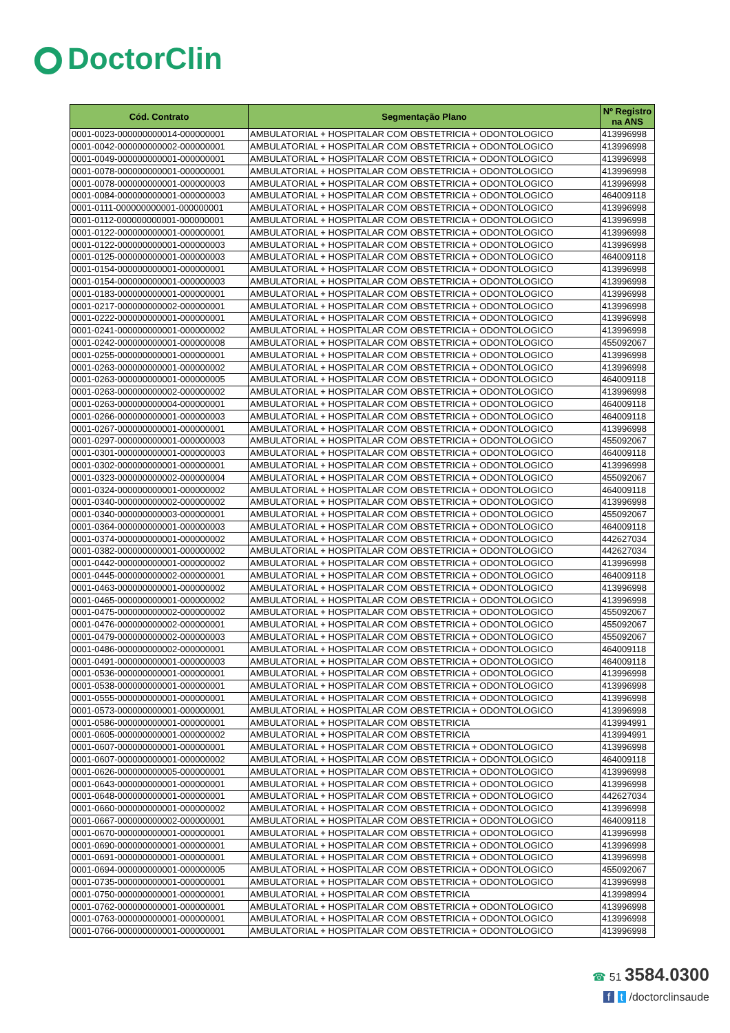DoctorClin
| Cód. Contrato | Segmentação Plano | Nº Registro na ANS |
| --- | --- | --- |
| 0001-0023-000000000014-000000001 | AMBULATORIAL + HOSPITALAR COM OBSTETRICIA + ODONTOLOGICO | 413996998 |
| 0001-0042-000000000002-000000001 | AMBULATORIAL + HOSPITALAR COM OBSTETRICIA + ODONTOLOGICO | 413996998 |
| 0001-0049-000000000001-000000001 | AMBULATORIAL + HOSPITALAR COM OBSTETRICIA + ODONTOLOGICO | 413996998 |
| 0001-0078-000000000001-000000001 | AMBULATORIAL + HOSPITALAR COM OBSTETRICIA + ODONTOLOGICO | 413996998 |
| 0001-0078-000000000001-000000003 | AMBULATORIAL + HOSPITALAR COM OBSTETRICIA + ODONTOLOGICO | 413996998 |
| 0001-0084-000000000001-000000003 | AMBULATORIAL + HOSPITALAR COM OBSTETRICIA + ODONTOLOGICO | 464009118 |
| 0001-0111-000000000001-000000001 | AMBULATORIAL + HOSPITALAR COM OBSTETRICIA + ODONTOLOGICO | 413996998 |
| 0001-0112-000000000001-000000001 | AMBULATORIAL + HOSPITALAR COM OBSTETRICIA + ODONTOLOGICO | 413996998 |
| 0001-0122-000000000001-000000001 | AMBULATORIAL + HOSPITALAR COM OBSTETRICIA + ODONTOLOGICO | 413996998 |
| 0001-0122-000000000001-000000003 | AMBULATORIAL + HOSPITALAR COM OBSTETRICIA + ODONTOLOGICO | 413996998 |
| 0001-0125-000000000001-000000003 | AMBULATORIAL + HOSPITALAR COM OBSTETRICIA + ODONTOLOGICO | 464009118 |
| 0001-0154-000000000001-000000001 | AMBULATORIAL + HOSPITALAR COM OBSTETRICIA + ODONTOLOGICO | 413996998 |
| 0001-0154-000000000001-000000003 | AMBULATORIAL + HOSPITALAR COM OBSTETRICIA + ODONTOLOGICO | 413996998 |
| 0001-0183-000000000001-000000001 | AMBULATORIAL + HOSPITALAR COM OBSTETRICIA + ODONTOLOGICO | 413996998 |
| 0001-0217-000000000002-000000001 | AMBULATORIAL + HOSPITALAR COM OBSTETRICIA + ODONTOLOGICO | 413996998 |
| 0001-0222-000000000001-000000001 | AMBULATORIAL + HOSPITALAR COM OBSTETRICIA + ODONTOLOGICO | 413996998 |
| 0001-0241-000000000001-000000002 | AMBULATORIAL + HOSPITALAR COM OBSTETRICIA + ODONTOLOGICO | 413996998 |
| 0001-0242-000000000001-000000008 | AMBULATORIAL + HOSPITALAR COM OBSTETRICIA + ODONTOLOGICO | 455092067 |
| 0001-0255-000000000001-000000001 | AMBULATORIAL + HOSPITALAR COM OBSTETRICIA + ODONTOLOGICO | 413996998 |
| 0001-0263-000000000001-000000002 | AMBULATORIAL + HOSPITALAR COM OBSTETRICIA + ODONTOLOGICO | 413996998 |
| 0001-0263-000000000001-000000005 | AMBULATORIAL + HOSPITALAR COM OBSTETRICIA + ODONTOLOGICO | 464009118 |
| 0001-0263-000000000002-000000002 | AMBULATORIAL + HOSPITALAR COM OBSTETRICIA + ODONTOLOGICO | 413996998 |
| 0001-0263-000000000004-000000001 | AMBULATORIAL + HOSPITALAR COM OBSTETRICIA + ODONTOLOGICO | 464009118 |
| 0001-0266-000000000001-000000003 | AMBULATORIAL + HOSPITALAR COM OBSTETRICIA + ODONTOLOGICO | 464009118 |
| 0001-0267-000000000001-000000001 | AMBULATORIAL + HOSPITALAR COM OBSTETRICIA + ODONTOLOGICO | 413996998 |
| 0001-0297-000000000001-000000003 | AMBULATORIAL + HOSPITALAR COM OBSTETRICIA + ODONTOLOGICO | 455092067 |
| 0001-0301-000000000001-000000003 | AMBULATORIAL + HOSPITALAR COM OBSTETRICIA + ODONTOLOGICO | 464009118 |
| 0001-0302-000000000001-000000001 | AMBULATORIAL + HOSPITALAR COM OBSTETRICIA + ODONTOLOGICO | 413996998 |
| 0001-0323-000000000002-000000004 | AMBULATORIAL + HOSPITALAR COM OBSTETRICIA + ODONTOLOGICO | 455092067 |
| 0001-0324-000000000001-000000002 | AMBULATORIAL + HOSPITALAR COM OBSTETRICIA + ODONTOLOGICO | 464009118 |
| 0001-0340-000000000002-000000002 | AMBULATORIAL + HOSPITALAR COM OBSTETRICIA + ODONTOLOGICO | 413996998 |
| 0001-0340-000000000003-000000001 | AMBULATORIAL + HOSPITALAR COM OBSTETRICIA + ODONTOLOGICO | 455092067 |
| 0001-0364-000000000001-000000003 | AMBULATORIAL + HOSPITALAR COM OBSTETRICIA + ODONTOLOGICO | 464009118 |
| 0001-0374-000000000001-000000002 | AMBULATORIAL + HOSPITALAR COM OBSTETRICIA + ODONTOLOGICO | 442627034 |
| 0001-0382-000000000001-000000002 | AMBULATORIAL + HOSPITALAR COM OBSTETRICIA + ODONTOLOGICO | 442627034 |
| 0001-0442-000000000001-000000002 | AMBULATORIAL + HOSPITALAR COM OBSTETRICIA + ODONTOLOGICO | 413996998 |
| 0001-0445-000000000002-000000001 | AMBULATORIAL + HOSPITALAR COM OBSTETRICIA + ODONTOLOGICO | 464009118 |
| 0001-0463-000000000001-000000002 | AMBULATORIAL + HOSPITALAR COM OBSTETRICIA + ODONTOLOGICO | 413996998 |
| 0001-0465-000000000001-000000002 | AMBULATORIAL + HOSPITALAR COM OBSTETRICIA + ODONTOLOGICO | 413996998 |
| 0001-0475-000000000002-000000002 | AMBULATORIAL + HOSPITALAR COM OBSTETRICIA + ODONTOLOGICO | 455092067 |
| 0001-0476-000000000002-000000001 | AMBULATORIAL + HOSPITALAR COM OBSTETRICIA + ODONTOLOGICO | 455092067 |
| 0001-0479-000000000002-000000003 | AMBULATORIAL + HOSPITALAR COM OBSTETRICIA + ODONTOLOGICO | 455092067 |
| 0001-0486-000000000002-000000001 | AMBULATORIAL + HOSPITALAR COM OBSTETRICIA + ODONTOLOGICO | 464009118 |
| 0001-0491-000000000001-000000003 | AMBULATORIAL + HOSPITALAR COM OBSTETRICIA + ODONTOLOGICO | 464009118 |
| 0001-0536-000000000001-000000001 | AMBULATORIAL + HOSPITALAR COM OBSTETRICIA + ODONTOLOGICO | 413996998 |
| 0001-0538-000000000001-000000001 | AMBULATORIAL + HOSPITALAR COM OBSTETRICIA + ODONTOLOGICO | 413996998 |
| 0001-0555-000000000001-000000001 | AMBULATORIAL + HOSPITALAR COM OBSTETRICIA + ODONTOLOGICO | 413996998 |
| 0001-0573-000000000001-000000001 | AMBULATORIAL + HOSPITALAR COM OBSTETRICIA + ODONTOLOGICO | 413996998 |
| 0001-0586-000000000001-000000001 | AMBULATORIAL + HOSPITALAR COM OBSTETRICIA | 413994991 |
| 0001-0605-000000000001-000000002 | AMBULATORIAL + HOSPITALAR COM OBSTETRICIA | 413994991 |
| 0001-0607-000000000001-000000001 | AMBULATORIAL + HOSPITALAR COM OBSTETRICIA + ODONTOLOGICO | 413996998 |
| 0001-0607-000000000001-000000002 | AMBULATORIAL + HOSPITALAR COM OBSTETRICIA + ODONTOLOGICO | 464009118 |
| 0001-0626-000000000005-000000001 | AMBULATORIAL + HOSPITALAR COM OBSTETRICIA + ODONTOLOGICO | 413996998 |
| 0001-0643-000000000001-000000001 | AMBULATORIAL + HOSPITALAR COM OBSTETRICIA + ODONTOLOGICO | 413996998 |
| 0001-0648-000000000001-000000001 | AMBULATORIAL + HOSPITALAR COM OBSTETRICIA + ODONTOLOGICO | 442627034 |
| 0001-0660-000000000001-000000002 | AMBULATORIAL + HOSPITALAR COM OBSTETRICIA + ODONTOLOGICO | 413996998 |
| 0001-0667-000000000002-000000001 | AMBULATORIAL + HOSPITALAR COM OBSTETRICIA + ODONTOLOGICO | 464009118 |
| 0001-0670-000000000001-000000001 | AMBULATORIAL + HOSPITALAR COM OBSTETRICIA + ODONTOLOGICO | 413996998 |
| 0001-0690-000000000001-000000001 | AMBULATORIAL + HOSPITALAR COM OBSTETRICIA + ODONTOLOGICO | 413996998 |
| 0001-0691-000000000001-000000001 | AMBULATORIAL + HOSPITALAR COM OBSTETRICIA + ODONTOLOGICO | 413996998 |
| 0001-0694-000000000001-000000005 | AMBULATORIAL + HOSPITALAR COM OBSTETRICIA + ODONTOLOGICO | 455092067 |
| 0001-0735-000000000001-000000001 | AMBULATORIAL + HOSPITALAR COM OBSTETRICIA + ODONTOLOGICO | 413996998 |
| 0001-0750-000000000001-000000001 | AMBULATORIAL + HOSPITALAR COM OBSTETRICIA | 413998994 |
| 0001-0762-000000000001-000000001 | AMBULATORIAL + HOSPITALAR COM OBSTETRICIA + ODONTOLOGICO | 413996998 |
| 0001-0763-000000000001-000000001 | AMBULATORIAL + HOSPITALAR COM OBSTETRICIA + ODONTOLOGICO | 413996998 |
| 0001-0766-000000000001-000000001 | AMBULATORIAL + HOSPITALAR COM OBSTETRICIA + ODONTOLOGICO | 413996998 |
☎ 51 3584.0300
f t /doctorclinsaude